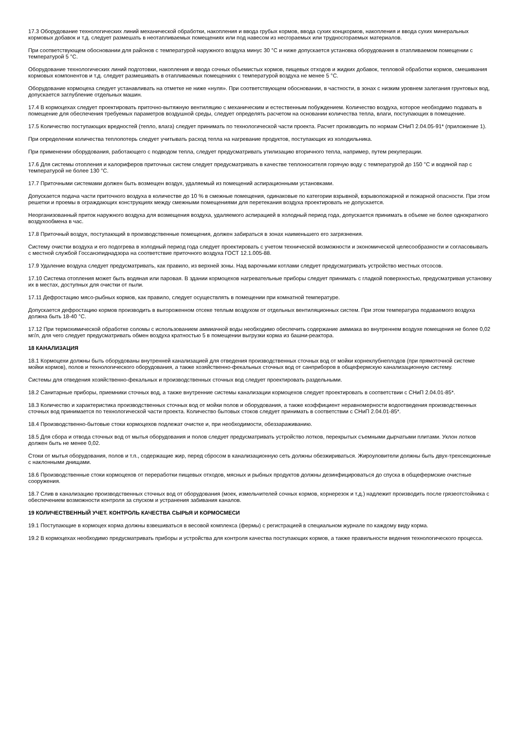17.3 Оборудование технологических линий механической обработки, накопления и ввода грубых кормов, ввода сухих концкормов, накопления и ввода сухих минеральных кормовых добавок и т.д. следует размешать в неотапливаемых помещениях или под навесом из несгораемых или трудносгораемых материалов.
При соответствующем обосновании для районов с температурой наружного воздуха минус 30 °С и ниже допускается установка оборудования в отапливаемом помещении с температурой 5 °С.
Оборудование технологических линий подготовки, накопления и ввода сочных объемистых кормов, пищевых отходов и жидких добавок, тепловой обработки кормов, смешивания кормовых компонентов и т.д. следует размешивать в отапливаемых помещениях с температурой воздуха не менее 5 °С.
Оборудование кормоцеха следует устанавливать на отметке не ниже «нуля». При соответствующем обосновании, в частности, в зонах с низким уровнем залегания грунтовых вод, допускается заглубление отдельных машин.
17.4 В кормоцехах следует проектировать приточно-вытяжную вентиляцию с механическим и естественным побуждением. Количество воздуха, которое необходимо подавать в помещение для обеспечения требуемых параметров воздушной среды, следует определять расчетом на основании количества тепла, влаги, поступающих в помещение.
17.5 Количество поступающих вредностей (тепло, влага) следует принимать по технологической части проекта. Расчет производить по нормам СНиП 2.04.05-91* (приложение 1).
При определении количества теплопотерь следует учитывать расход тепла на нагревание продуктов, поступающих из холодильника.
При применении оборудования, работающего с подводом тепла, следует предусматривать утилизацию вторичного тепла, например, путем рекуперации.
17.6 Для системы отопления и калориферов приточных систем следует предусматривать в качестве теплоносителя горячую воду с температурой до 150 °С и водяной пар с температурой не более 130 °С.
17.7 Приточными системами должен быть возмещен воздух, удаляемый из помещений аспирационными установками.
Допускается подача части приточного воздуха в количестве до 10 % в смежные помещения, одинаковые по категории взрывной, взрывопожарной и пожарной опасности. При этом решетки и проемы в ограждающих конструкциях между смежными помещениями для перетекания воздуха проектировать не допускается.
Неорганизованный приток наружного воздуха для возмещения воздуха, удаляемого аспирацией в холодный период года, допускается принимать в объеме не более однократного воздухообмена в час.
17.8 Приточный воздух, поступающий в производственные помещения, должен забираться в зонах наименьшего его загрязнения.
Систему очистки воздуха и его подогрева в холодный период года следует проектировать с учетом технической возможности и экономической целесообразности и согласовывать с местной службой Госсанэпиднадзора на соответствие приточного воздуха ГОСТ 12.1.005-88.
17.9 Удаление воздуха следует предусматривать, как правило, из верхней зоны. Над варочными котлами следует предусматривать устройство местных отсосов.
17.10 Система отопления может быть водяная или паровая. В здании кормоцехов нагревательные приборы следует принимать с гладкой поверхностью, предусматривая установку их в местах, доступных для очистки от пыли.
17.11 Дефростацию мясо-рыбных кормов, как правило, следует осуществлять в помещении при комнатной температуре.
Допускается дефростацию кормов производить в выгороженном отсеке теплым воздухом от отдельных вентиляционных систем. При этом температура подаваемого воздуха должна быть 18-40 °С.
17.12 При термохимической обработке соломы с использованием аммиачной воды необходимо обеспечить содержание аммиака во внутреннем воздухе помещения не более 0,02 мг/л, для чего следует предусматривать обмен воздуха кратностью 5 в помещении выгрузки корма из башни-реактора.
18 КАНАЛИЗАЦИЯ
18.1 Кормоцехи должны быть оборудованы внутренней канализацией для отведения производственных сточных вод от мойки корнеклубнеплодов (при прямоточной системе мойки кормов), полов и технологического оборудования, а также хозяйственно-фекальных сточных вод от санприборов в общефермскую канализационную систему.
Системы для отведения хозяйственно-фекальных и производственных сточных вод следует проектировать раздельными.
18.2 Санитарные приборы, приемники сточных вод, а также внутренние системы канализации кормоцехов следует проектировать в соответствии с СНиП 2.04.01-85*.
18.3 Количество и характеристика производственных сточных вод от мойки полов и оборудования, а также коэффициент неравномерности водоотведения производственных сточных вод принимается по технологической части проекта. Количество бытовых стоков следует принимать в соответствии с СНиП 2.04.01-85*.
18.4 Производственно-бытовые стоки кормоцехов подлежат очистке и, при необходимости, обеззараживанию.
18.5 Для сбора и отвода сточных вод от мытья оборудования и полов следует предусматривать устройство лотков, перекрытых съемными дырчатыми плитами. Уклон лотков должен быть не менее 0,02.
Стоки от мытья оборудования, полов и т.п., содержащие жир, перед сбросом в канализационную сеть должны обезжириваться. Жироуловители должны быть двух-трехсекционные с наклонными днищами.
18.6 Производственные стоки кормоцехов от переработки пищевых отходов, мясных и рыбных продуктов должны дезинфицироваться до спуска в общефермские очистные сооружения.
18.7 Слив в канализацию производственных сточных вод от оборудования (моек, измельчителей сочных кормов, корнерезок и т.д.) надлежит производить после грязеотстойника с обеспечением возможности контроля за спуском и устранения забивания каналов.
19 КОЛИЧЕСТВЕННЫЙ УЧЕТ. КОНТРОЛЬ КАЧЕСТВА СЫРЬЯ И КОРМОСМЕСИ
19.1 Поступающие в кормоцех корма должны взвешиваться в весовой комплекса (фермы) с регистрацией в специальном журнале по каждому виду корма.
19.2 В кормоцехах необходимо предусматривать приборы и устройства для контроля качества поступающих кормов, а также правильности ведения технологического процесса.